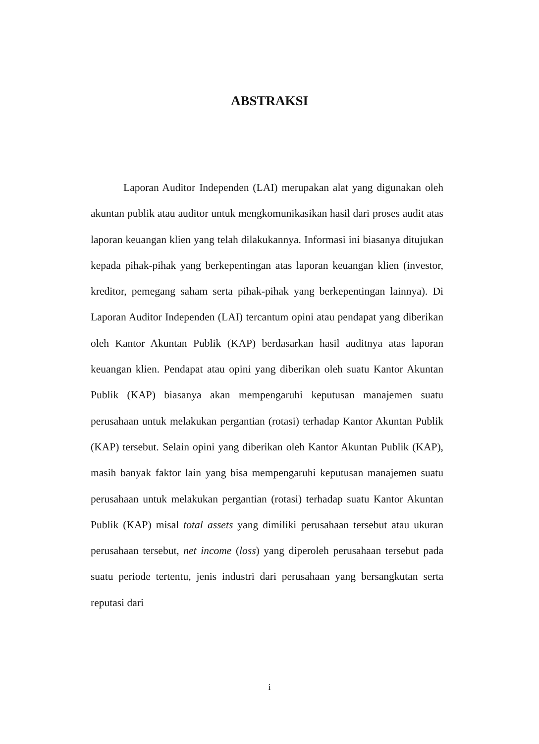ABSTRAKSI
Laporan Auditor Independen (LAI) merupakan alat yang digunakan oleh akuntan publik atau auditor untuk mengkomunikasikan hasil dari proses audit atas laporan keuangan klien yang telah dilakukannya. Informasi ini biasanya ditujukan kepada pihak-pihak yang berkepentingan atas laporan keuangan klien (investor, kreditor, pemegang saham serta pihak-pihak yang berkepentingan lainnya). Di Laporan Auditor Independen (LAI) tercantum opini atau pendapat yang diberikan oleh Kantor Akuntan Publik (KAP) berdasarkan hasil auditnya atas laporan keuangan klien. Pendapat atau opini yang diberikan oleh suatu Kantor Akuntan Publik (KAP) biasanya akan mempengaruhi keputusan manajemen suatu perusahaan untuk melakukan pergantian (rotasi) terhadap Kantor Akuntan Publik (KAP) tersebut. Selain opini yang diberikan oleh Kantor Akuntan Publik (KAP), masih banyak faktor lain yang bisa mempengaruhi keputusan manajemen suatu perusahaan untuk melakukan pergantian (rotasi) terhadap suatu Kantor Akuntan Publik (KAP) misal total assets yang dimiliki perusahaan tersebut atau ukuran perusahaan tersebut, net income (loss) yang diperoleh perusahaan tersebut pada suatu periode tertentu, jenis industri dari perusahaan yang bersangkutan serta reputasi dari
i